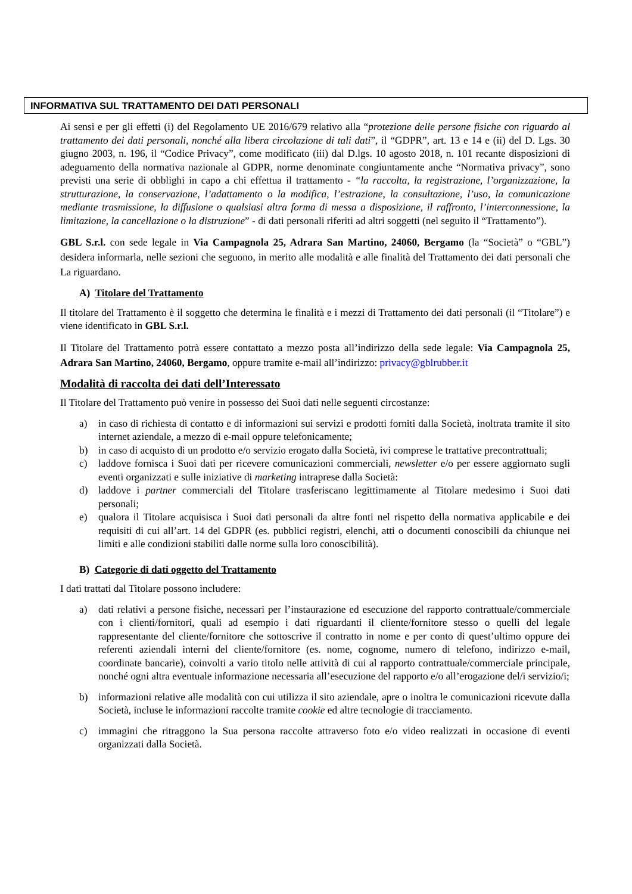INFORMATIVA SUL TRATTAMENTO DEI DATI PERSONALI
Ai sensi e per gli effetti (i) del Regolamento UE 2016/679 relativo alla “protezione delle persone fisiche con riguardo al trattamento dei dati personali, nonché alla libera circolazione di tali dati”, il “GDPR”, art. 13 e 14 e (ii) del D. Lgs. 30 giugno 2003, n. 196, il “Codice Privacy”, come modificato (iii) dal D.lgs. 10 agosto 2018, n. 101 recante disposizioni di adeguamento della normativa nazionale al GDPR, norme denominate congiuntamente anche “Normativa privacy”, sono previsti una serie di obblighi in capo a chi effettua il trattamento - “la raccolta, la registrazione, l’organizzazione, la strutturazione, la conservazione, l’adattamento o la modifica, l’estrazione, la consultazione, l’uso, la comunicazione mediante trasmissione, la diffusione o qualsiasi altra forma di messa a disposizione, il raffronto, l’interconnessione, la limitazione, la cancellazione o la distruzione” - di dati personali riferiti ad altri soggetti (nel seguito il “Trattamento”).
GBL S.r.l. con sede legale in Via Campagnola 25, Adrara San Martino, 24060, Bergamo (la “Società” o “GBL”) desidera informarla, nelle sezioni che seguono, in merito alle modalità e alle finalità del Trattamento dei dati personali che La riguardano.
A) Titolare del Trattamento
Il titolare del Trattamento è il soggetto che determina le finalità e i mezzi di Trattamento dei dati personali (il “Titolare”) e viene identificato in GBL S.r.l.
Il Titolare del Trattamento potrà essere contattato a mezzo posta all’indirizzo della sede legale: Via Campagnola 25, Adrara San Martino, 24060, Bergamo, oppure tramite e-mail all’indirizzo: privacy@gblrubber.it
Modalità di raccolta dei dati dell’Interessato
Il Titolare del Trattamento può venire in possesso dei Suoi dati nelle seguenti circostanze:
a) in caso di richiesta di contatto e di informazioni sui servizi e prodotti forniti dalla Società, inoltrata tramite il sito internet aziendale, a mezzo di e-mail oppure telefonicamente;
b) in caso di acquisto di un prodotto e/o servizio erogato dalla Società, ivi comprese le trattative precontrattuali;
c) laddove fornisca i Suoi dati per ricevere comunicazioni commerciali, newsletter e/o per essere aggiornato sugli eventi organizzati e sulle iniziative di marketing intraprese dalla Società:
d) laddove i partner commerciali del Titolare trasferiscano legittimamente al Titolare medesimo i Suoi dati personali;
e) qualora il Titolare acquisisca i Suoi dati personali da altre fonti nel rispetto della normativa applicabile e dei requisiti di cui all’art. 14 del GDPR (es. pubblici registri, elenchi, atti o documenti conoscibili da chiunque nei limiti e alle condizioni stabiliti dalle norme sulla loro conoscibilità).
B) Categorie di dati oggetto del Trattamento
I dati trattati dal Titolare possono includere:
a) dati relativi a persone fisiche, necessari per l’instaurazione ed esecuzione del rapporto contrattuale/commerciale con i clienti/fornitori, quali ad esempio i dati riguardanti il cliente/fornitore stesso o quelli del legale rappresentante del cliente/fornitore che sottoscrive il contratto in nome e per conto di quest’ultimo oppure dei referenti aziendali interni del cliente/fornitore (es. nome, cognome, numero di telefono, indirizzo e-mail, coordinate bancarie), coinvolti a vario titolo nelle attività di cui al rapporto contrattuale/commerciale principale, nonché ogni altra eventuale informazione necessaria all’esecuzione del rapporto e/o all’erogazione del/i servizio/i;
b) informazioni relative alle modalità con cui utilizza il sito aziendale, apre o inoltra le comunicazioni ricevute dalla Società, incluse le informazioni raccolte tramite cookie ed altre tecnologie di tracciamento.
c) immagini che ritraggono la Sua persona raccolte attraverso foto e/o video realizzati in occasione di eventi organizzati dalla Società.